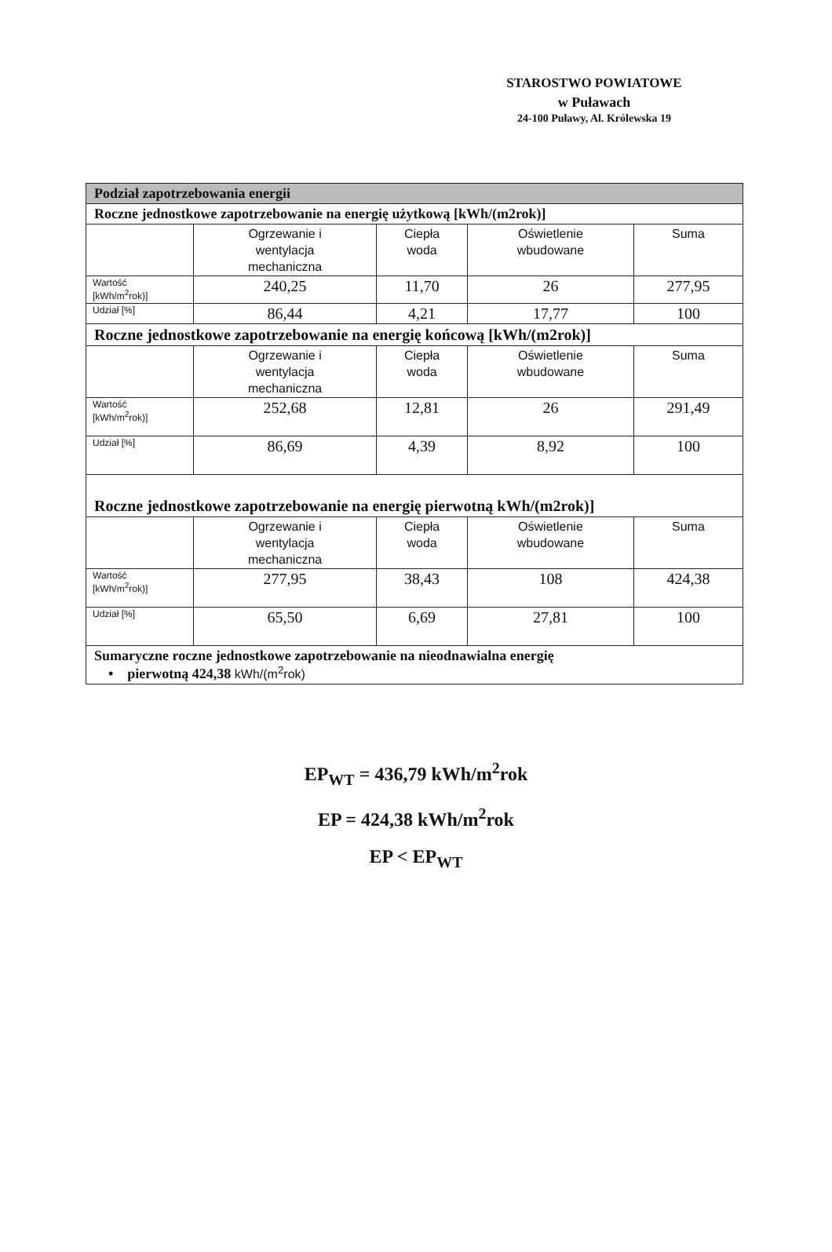STAROSTWO POWIATOWE
w Puławach
24-100 Puławy, Al. Królewska 19
| Podział zapotrzebowania energii | | | | |
| Roczne jednostkowe zapotrzebowanie na energię użytkową [kWh/(m2rok)] | | | | |
| | Ogrzewanie i wentylacja mechaniczna | Ciepła woda | Oświetlenie wbudowane | Suma |
| Wartość [kWh/m<sup>2</sup>rok)] | 240,25 | 11,70 | 26 | 277,95 |
| Udział [%] | 86,44 | 4,21 | 17,77 | 100 |
| Roczne jednostkowe zapotrzebowanie na energię końcową [kWh/(m2rok)] | | | | |
| | Ogrzewanie i wentylacja mechaniczna | Ciepła woda | Oświetlenie wbudowane | Suma |
| Wartość [kWh/m<sup>2</sup>rok)] | 252,68 | 12,81 | 26 | 291,49 |
| Udział [%] | 86,69 | 4,39 | 8,92 | 100 |
| Roczne jednostkowe zapotrzebowanie na energię pierwotną kWh/(m2rok)] | | | | |
| | Ogrzewanie i wentylacja mechaniczna | Ciepła woda | Oświetlenie wbudowane | Suma |
| Wartość [kWh/m<sup>2</sup>rok)] | 277,95 | 38,43 | 108 | 424,38 |
| Udział [%] | 65,50 | 6,69 | 27,81 | 100 |
| Sumaryczne roczne jednostkowe zapotrzebowanie na nieodnawialna energię • pierwotną 424,38 kWh/(m<sup>2</sup>rok) | | | | |
EP<sub>WT</sub> = 436,79 kWh/m<sup>2</sup>rok
EP = 424,38 kWh/m<sup>2</sup>rok
EP < EP<sub>WT</sub>